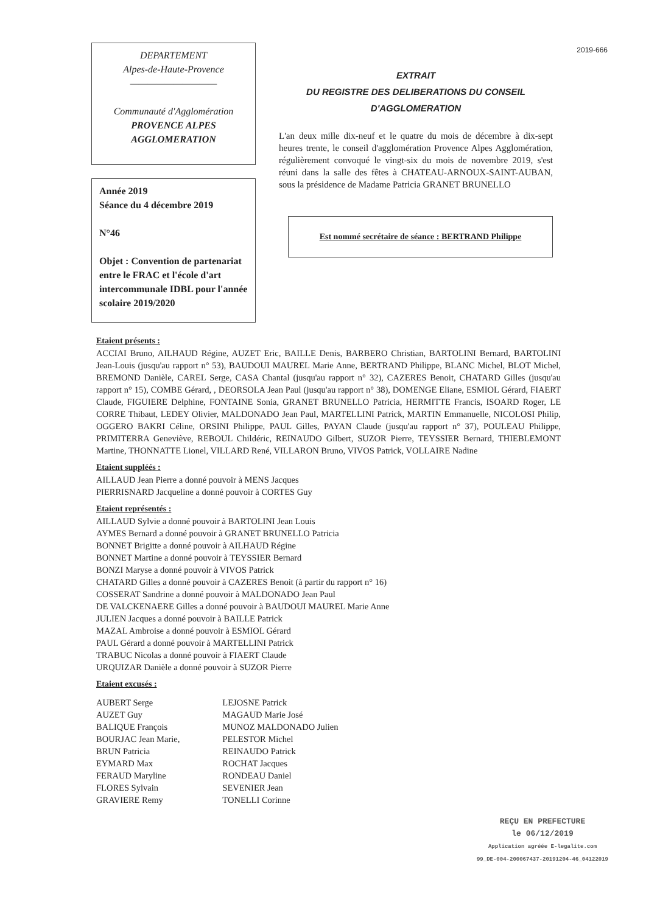DEPARTEMENT
Alpes-de-Haute-Provence
——————————
Communauté d'Agglomération
PROVENCE ALPES
AGGLOMERATION
Année 2019
Séance du 4 décembre 2019
N°46
Objet : Convention de partenariat entre le FRAC et l'école d'art intercommunale IDBL pour l'année scolaire 2019/2020
2019-666
EXTRAIT
DU REGISTRE DES DELIBERATIONS DU CONSEIL
D'AGGLOMERATION
L'an deux mille dix-neuf et le quatre du mois de décembre à dix-sept heures trente, le conseil d'agglomération Provence Alpes Agglomération, régulièrement convoqué le vingt-six du mois de novembre 2019, s'est réuni dans la salle des fêtes à CHATEAU-ARNOUX-SAINT-AUBAN, sous la présidence de Madame Patricia GRANET BRUNELLO
Est nommé secrétaire de séance : BERTRAND Philippe
Etaient présents :
ACCIAI Bruno, AILHAUD Régine, AUZET Eric, BAILLE Denis, BARBERO Christian, BARTOLINI Bernard, BARTOLINI Jean-Louis (jusqu'au rapport n° 53), BAUDOUI MAUREL Marie Anne, BERTRAND Philippe, BLANC Michel, BLOT Michel, BREMOND Danièle, CAREL Serge, CASA Chantal (jusqu'au rapport n° 32), CAZERES Benoit, CHATARD Gilles (jusqu'au rapport n° 15), COMBE Gérard, , DEORSOLA Jean Paul (jusqu'au rapport n° 38), DOMENGE Eliane, ESMIOL Gérard, FIAERT Claude, FIGUIERE Delphine, FONTAINE Sonia, GRANET BRUNELLO Patricia, HERMITTE Francis, ISOARD Roger, LE CORRE Thibaut, LEDEY Olivier, MALDONADO Jean Paul, MARTELLINI Patrick, MARTIN Emmanuelle, NICOLOSI Philip, OGGERO BAKRI Céline, ORSINI Philippe, PAUL Gilles, PAYAN Claude (jusqu'au rapport n° 37), POULEAU Philippe, PRIMITERRA Geneviève, REBOUL Childéric, REINAUDO Gilbert, SUZOR Pierre, TEYSSIER Bernard, THIEBLEMONT Martine, THONNATTE Lionel, VILLARD René, VILLARON Bruno, VIVOS Patrick, VOLLAIRE Nadine
Etaient suppléés :
AILLAUD Jean Pierre a donné pouvoir à MENS Jacques
PIERRISNARD Jacqueline a donné pouvoir à CORTES Guy
Etaient représentés :
AILLAUD Sylvie a donné pouvoir à BARTOLINI Jean Louis
AYMES Bernard a donné pouvoir à GRANET BRUNELLO Patricia
BONNET Brigitte a donné pouvoir à AILHAUD Régine
BONNET Martine a donné pouvoir à TEYSSIER Bernard
BONZI Maryse a donné pouvoir à VIVOS Patrick
CHATARD Gilles a donné pouvoir à CAZERES Benoit (à partir du rapport n° 16)
COSSERAT Sandrine a donné pouvoir à MALDONADO Jean Paul
DE VALCKENAERE Gilles a donné pouvoir à BAUDOUI MAUREL Marie Anne
JULIEN Jacques a donné pouvoir à BAILLE Patrick
MAZAL Ambroise a donné pouvoir à ESMIOL Gérard
PAUL Gérard a donné pouvoir à MARTELLINI Patrick
TRABUC Nicolas a donné pouvoir à FIAERT Claude
URQUIZAR Danièle a donné pouvoir à SUZOR Pierre
Etaient excusés :
| AUBERT Serge | LEJOSNE Patrick |
| AUZET Guy | MAGAUD Marie José |
| BALIQUE François | MUNOZ MALDONADO Julien |
| BOURJAC Jean Marie, | PELESTOR Michel |
| BRUN Patricia | REINAUDO Patrick |
| EYMARD Max | ROCHAT Jacques |
| FERAUD Maryline | RONDEAU Daniel |
| FLORES Sylvain | SEVENIER Jean |
| GRAVIERE Remy | TONELLI Corinne |
REÇU EN PREFECTURE
le 06/12/2019
Application agréée E-legalite.com
99_DE-004-200067437-20191204-46_04122019